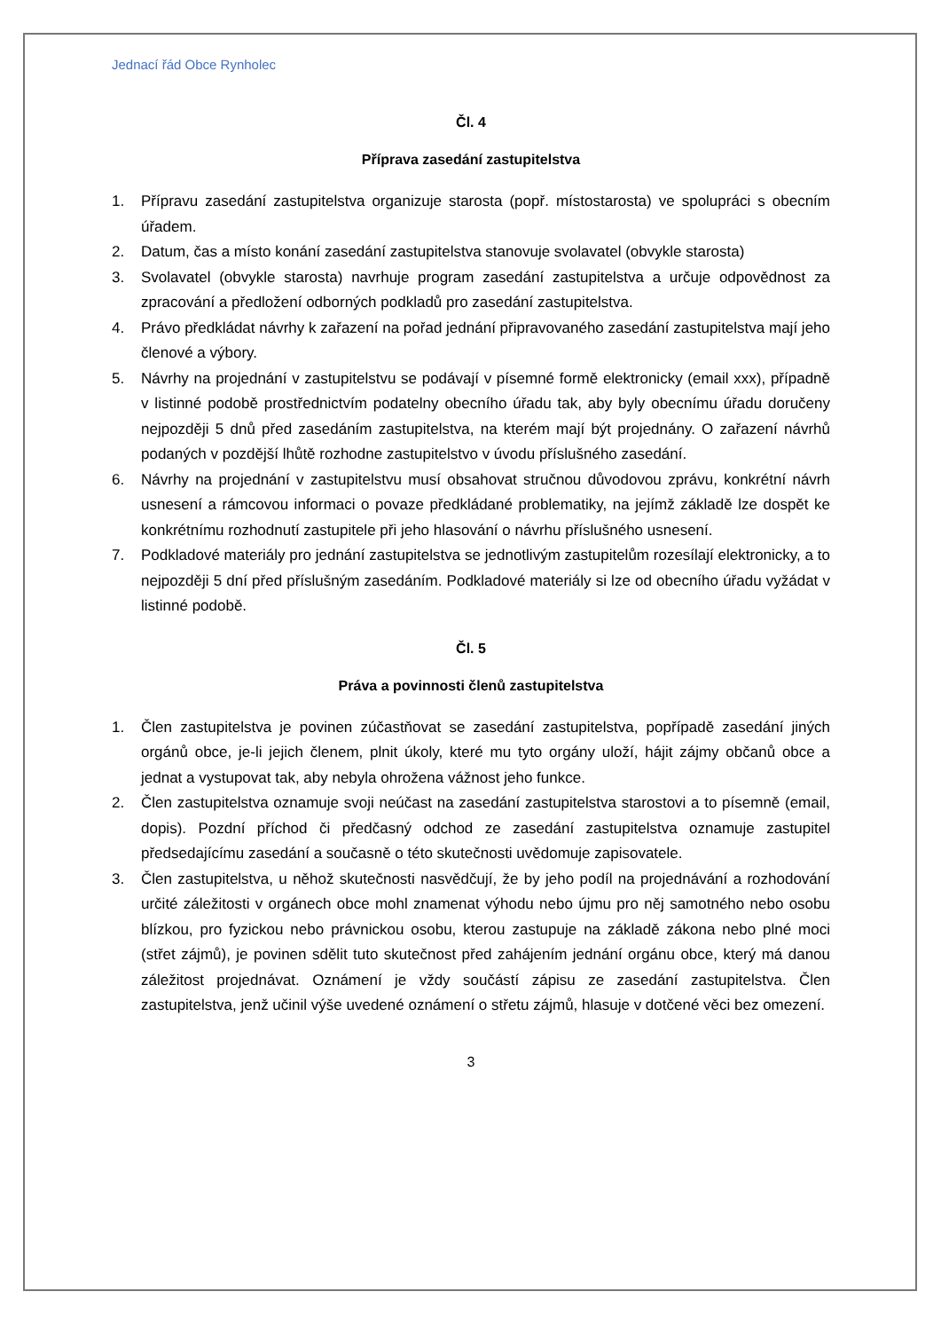Jednací řád Obce Rynholec
Čl. 4
Příprava zasedání zastupitelstva
1. Přípravu zasedání zastupitelstva organizuje starosta (popř. místostarosta) ve spolupráci s obecním úřadem.
2. Datum, čas a místo konání zasedání zastupitelstva stanovuje svolavatel (obvykle starosta)
3. Svolavatel (obvykle starosta) navrhuje program zasedání zastupitelstva a určuje odpovědnost za zpracování a předložení odborných podkladů pro zasedání zastupitelstva.
4. Právo předkládat návrhy k zařazení na pořad jednání připravovaného zasedání zastupitelstva mají jeho členové a výbory.
5. Návrhy na projednání v zastupitelstvu se podávají v písemné formě elektronicky (email xxx), případně v listinné podobě prostřednictvím podatelny obecního úřadu tak, aby byly obecnímu úřadu doručeny nejpozději 5 dnů před zasedáním zastupitelstva, na kterém mají být projednány. O zařazení návrhů podaných v pozdější lhůtě rozhodne zastupitelstvo v úvodu příslušného zasedání.
6. Návrhy na projednání v zastupitelstvu musí obsahovat stručnou důvodovou zprávu, konkrétní návrh usnesení a rámcovou informaci o povaze předkládané problematiky, na jejímž základě lze dospět ke konkrétnímu rozhodnutí zastupitele při jeho hlasování o návrhu příslušného usnesení.
7. Podkladové materiály pro jednání zastupitelstva se jednotlivým zastupitelům rozesílají elektronicky, a to nejpozději 5 dní před příslušným zasedáním. Podkladové materiály si lze od obecního úřadu vyžádat v listinné podobě.
Čl. 5
Práva a povinnosti členů zastupitelstva
1. Člen zastupitelstva je povinen zúčastňovat se zasedání zastupitelstva, popřípadě zasedání jiných orgánů obce, je-li jejich členem, plnit úkoly, které mu tyto orgány uloží, hájit zájmy občanů obce a jednat a vystupovat tak, aby nebyla ohrožena vážnost jeho funkce.
2. Člen zastupitelstva oznamuje svoji neúčast na zasedání zastupitelstva starostovi a to písemně (email, dopis). Pozdní příchod či předčasný odchod ze zasedání zastupitelstva oznamuje zastupitel předsedajícímu zasedání a současně o této skutečnosti uvědomuje zapisovatele.
3. Člen zastupitelstva, u něhož skutečnosti nasvědčují, že by jeho podíl na projednávání a rozhodování určité záležitosti v orgánech obce mohl znamenat výhodu nebo újmu pro něj samotného nebo osobu blízkou, pro fyzickou nebo právnickou osobu, kterou zastupuje na základě zákona nebo plné moci (střet zájmů), je povinen sdělit tuto skutečnost před zahájením jednání orgánu obce, který má danou záležitost projednávat. Oznámení je vždy součástí zápisu ze zasedání zastupitelstva. Člen zastupitelstva, jenž učinil výše uvedené oznámení o střetu zájmů, hlasuje v dotčené věci bez omezení.
3